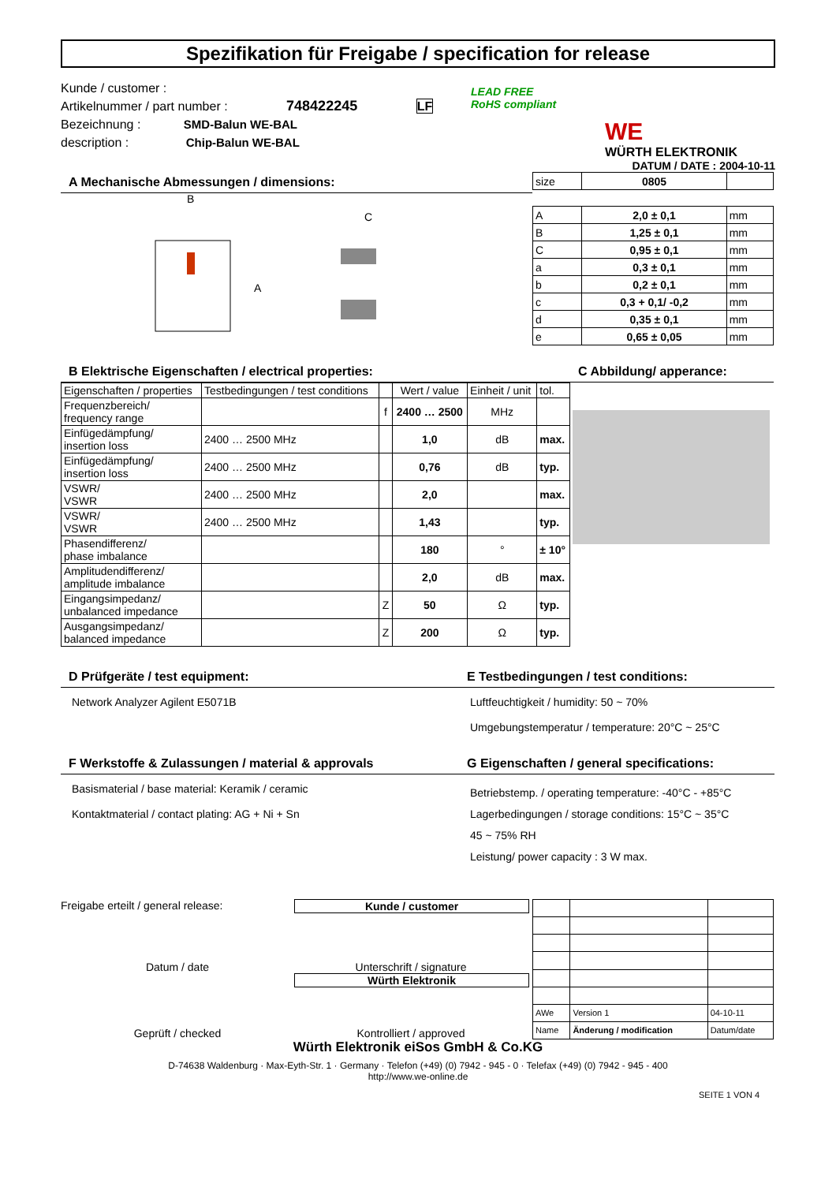Spezifikation für Freigabe / specification for release
Kunde / customer :
Artikelnummer / part number : 748422245 LF
Bezeichnung : SMD-Balun WE-BAL
description : Chip-Balun WE-BAL
LEAD FREE
RoHS compliant
WE
WÜRTH ELEKTRONIK
DATUM / DATE : 2004-10-11
A Mechanische Abmessungen / dimensions:
B
A
C
| size | 0805 | |
| A | 2,0 ± 0,1 | mm |
| B | 1,25 ± 0,1 | mm |
| C | 0,95 ± 0,1 | mm |
| a | 0,3 ± 0,1 | mm |
| b | 0,2 ± 0,1 | mm |
| c | 0,3 + 0,1/ -0,2 | mm |
| d | 0,35 ± 0,1 | mm |
| e | 0,65 ± 0,05 | mm |
B Elektrische Eigenschaften / electrical properties:
| Eigenschaften / properties | Testbedingungen / test conditions | | Wert / value | Einheit / unit | tol. |
| Frequenzbereich/ frequency range | | f | 2400 … 2500 | MHz | |
| Einfügedämpfung/ insertion loss | 2400 … 2500 MHz | | 1,0 | dB | max. |
| Einfügedämpfung/ insertion loss | 2400 … 2500 MHz | | 0,76 | dB | typ. |
| VSWR/ VSWR | 2400 … 2500 MHz | | 2,0 | | max. |
| VSWR/ VSWR | 2400 … 2500 MHz | | 1,43 | | typ. |
| Phasendifferenz/ phase imbalance | | | 180 | ° | ± 10° |
| Amplitudendifferenz/ amplitude imbalance | | | 2,0 | dB | max. |
| Eingangsimpedanz/ unbalanced impedance | | Z | 50 | Ω | typ. |
| Ausgangsimpedanz/ balanced impedance | | Z | 200 | Ω | typ. |
C Abbildung/ apperance:
D Prüfgeräte / test equipment:
Network Analyzer Agilent E5071B
E Testbedingungen / test conditions:
Luftfeuchtigkeit / humidity: 50 ~ 70%
Umgebungstemperatur / temperature: 20°C ~ 25°C
F Werkstoffe & Zulassungen / material & approvals
Basismaterial / base material: Keramik / ceramic
Kontaktmaterial / contact plating: AG + Ni + Sn
G Eigenschaften / general specifications:
Betriebstemp. / operating temperature: -40°C - +85°C
Lagerbedingungen / storage conditions: 15°C ~ 35°C
45 ~ 75% RH
Leistung/ power capacity : 3 W max.
Freigabe erteilt / general release: Kunde / customer
Datum / date Unterschrift / signature
Würth Elektronik
Geprüft / checked Kontrolliert / approved
| AWe | Version 1 | 04-10-11 |
| Name | Änderung / modification | Datum/date |
Würth Elektronik eiSos GmbH & Co.KG
D-74638 Waldenburg · Max-Eyth-Str. 1 · Germany · Telefon (+49) (0) 7942 - 945 - 0 · Telefax (+49) (0) 7942 - 945 - 400
http://www.we-online.de
SEITE 1 VON 4